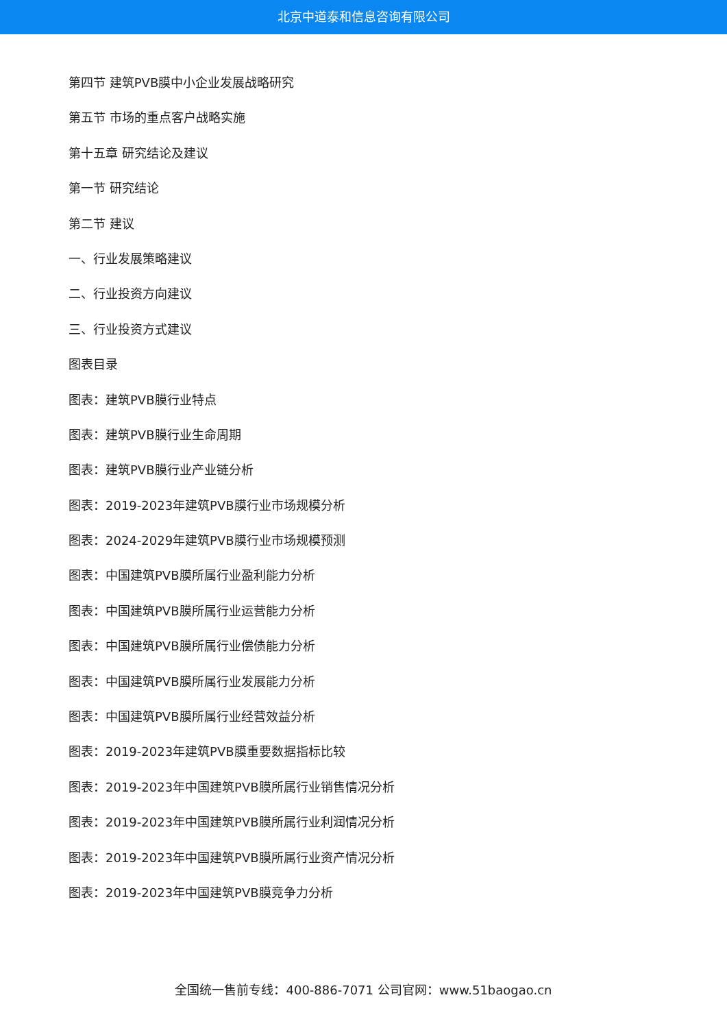北京中道泰和信息咨询有限公司
第四节 建筑PVB膜中小企业发展战略研究
第五节 市场的重点客户战略实施
第十五章 研究结论及建议
第一节 研究结论
第二节 建议
一、行业发展策略建议
二、行业投资方向建议
三、行业投资方式建议
图表目录
图表：建筑PVB膜行业特点
图表：建筑PVB膜行业生命周期
图表：建筑PVB膜行业产业链分析
图表：2019-2023年建筑PVB膜行业市场规模分析
图表：2024-2029年建筑PVB膜行业市场规模预测
图表：中国建筑PVB膜所属行业盈利能力分析
图表：中国建筑PVB膜所属行业运营能力分析
图表：中国建筑PVB膜所属行业偿债能力分析
图表：中国建筑PVB膜所属行业发展能力分析
图表：中国建筑PVB膜所属行业经营效益分析
图表：2019-2023年建筑PVB膜重要数据指标比较
图表：2019-2023年中国建筑PVB膜所属行业销售情况分析
图表：2019-2023年中国建筑PVB膜所属行业利润情况分析
图表：2019-2023年中国建筑PVB膜所属行业资产情况分析
图表：2019-2023年中国建筑PVB膜竞争力分析
全国统一售前专线：400-886-7071 公司官网：www.51baogao.cn